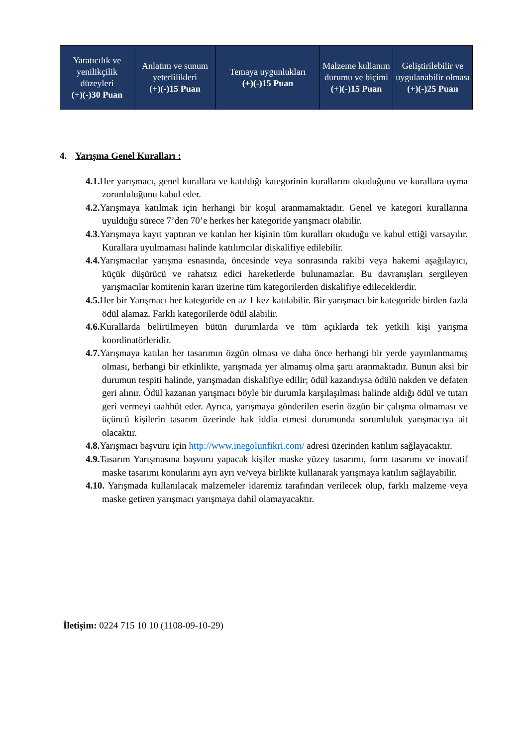| Yaratıcılık ve yenilikçilik düzeyleri (+)(-)30 Puan | Anlatım ve sunum yeterlilikleri (+)(-)15 Puan | Temaya uygunlukları (+)(-)15 Puan | Malzeme kullanım durumu ve biçimi (+)(-)15 Puan | Geliştirilebilir ve uygulanabilir olması (+)(-)25 Puan |
4. Yarışma Genel Kuralları :
4.1. Her yarışmacı, genel kurallara ve katıldığı kategorinin kurallarını okuduğunu ve kurallara uyma zorunluluğunu kabul eder.
4.2. Yarışmaya katılmak için herhangi bir koşul aranmamaktadır. Genel ve kategori kurallarına uyulduğu sürece 7’den 70’e herkes her kategoride yarışmacı olabilir.
4.3. Yarışmaya kayıt yaptıran ve katılan her kişinin tüm kuralları okuduğu ve kabul ettiği varsayılır. Kurallara uyulmaması halinde katılımcılar diskalifiye edilebilir.
4.4. Yarışmacılar yarışma esnasında, öncesinde veya sonrasında rakibi veya hakemi aşağılayıcı, küçük düşürücü ve rahatsız edici hareketlerde bulunamazlar. Bu davranışları sergileyen yarışmacılar komitenin kararı üzerine tüm kategorilerden diskalifiye edileceklerdir.
4.5. Her bir Yarışmacı her kategoride en az 1 kez katılabilir. Bir yarışmacı bir kategoride birden fazla ödül alamaz. Farklı kategorilerde ödül alabilir.
4.6. Kurallarda belirtilmeyen bütün durumlarda ve tüm açıklarda tek yetkili kişi yarışma koordinatörleridir.
4.7. Yarışmaya katılan her tasarımın özgün olması ve daha önce herhangi bir yerde yayınlanmamış olması, herhangi bir etkinlikte, yarışmada yer almamış olma şartı aranmaktadır. Bunun aksi bir durumun tespiti halinde, yarışmadan diskalifiye edilir; ödül kazandıysa ödülü nakden ve defaten geri alınır. Ödül kazanan yarışmacı böyle bir durumla karşılaşılması halinde aldığı ödül ve tutarı geri vermeyi taahhüt eder. Ayrıca, yarışmaya gönderilen eserin özgün bir çalışma olmaması ve üçüncü kişilerin tasarım üzerinde hak iddia etmesi durumunda sorumluluk yarışmacıya ait olacaktır.
4.8. Yarışmacı başvuru için http://www.inegolunfikri.com/ adresi üzerinden katılım sağlayacaktır.
4.9. Tasarım Yarışmasına başvuru yapacak kişiler maske yüzey tasarımı, form tasarımı ve inovatif maske tasarımı konularını ayrı ayrı ve/veya birlikte kullanarak yarışmaya katılım sağlayabilir.
4.10. Yarışmada kullanılacak malzemeler idaremiz tarafından verilecek olup, farklı malzeme veya maske getiren yarışmacı yarışmaya dahil olamayacaktır.
İletişim: 0224 715 10 10 (1108-09-10-29)